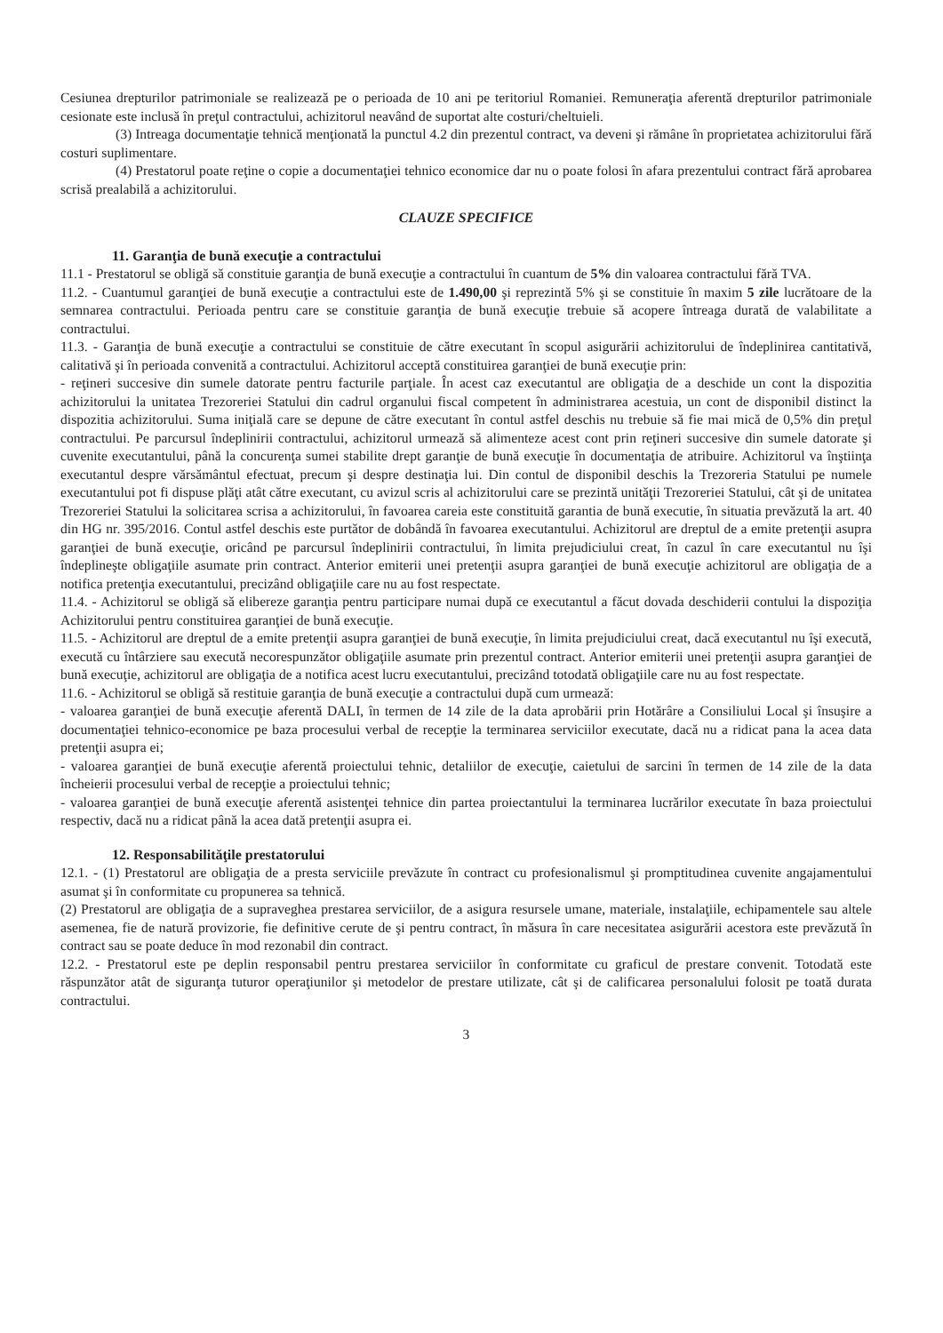Cesiunea drepturilor patrimoniale se realizează pe o perioada de 10 ani pe teritoriul Romaniei. Remuneraţia aferentă drepturilor patrimoniale cesionate este inclusă în preţul contractului, achizitorul neavând de suportat alte costuri/cheltuieli.
(3) Intreaga documentaţie tehnică menţionată la punctul 4.2 din prezentul contract, va deveni şi rămâne în proprietatea achizitorului fără costuri suplimentare.
(4) Prestatorul poate reţine o copie a documentaţiei tehnico economice dar nu o poate folosi în afara prezentului contract fără aprobarea scrisă prealabilă a achizitorului.
CLAUZE SPECIFICE
11. Garanţia de bună execuţie a contractului
11.1 - Prestatorul se obligă să constituie garanţia de bună execuţie a contractului în cuantum de 5% din valoarea contractului fără TVA.
11.2. - Cuantumul garanţiei de bună execuţie a contractului este de 1.490,00 şi reprezintă 5% şi se constituie în maxim 5 zile lucrătoare de la semnarea contractului. Perioada pentru care se constituie garanţia de bună execuţie trebuie să acopere întreaga durată de valabilitate a contractului.
11.3. - Garanţia de bună execuţie a contractului se constituie de către executant în scopul asigurării achizitorului de îndeplinirea cantitativă, calitativă şi în perioada convenită a contractului. Achizitorul acceptă constituirea garanţiei de bună execuţie prin:
- reţineri succesive din sumele datorate pentru facturile parţiale. În acest caz executantul are obligaţia de a deschide un cont la dispozitia achizitorului la unitatea Trezoreriei Statului din cadrul organului fiscal competent în administrarea acestuia, un cont de disponibil distinct la dispozitia achizitorului. Suma iniţială care se depune de către executant în contul astfel deschis nu trebuie să fie mai mică de 0,5% din preţul contractului. Pe parcursul îndeplinirii contractului, achizitorul urmează să alimenteze acest cont prin reţineri succesive din sumele datorate şi cuvenite executantului, până la concurenţa sumei stabilite drept garanţie de bună execuţie în documentaţia de atribuire. Achizitorul va înştiinţa executantul despre vărsământul efectuat, precum şi despre destinaţia lui. Din contul de disponibil deschis la Trezoreria Statului pe numele executantului pot fi dispuse plăţi atât către executant, cu avizul scris al achizitorului care se prezintă unităţii Trezoreriei Statului, cât şi de unitatea Trezoreriei Statului la solicitarea scrisa a achizitorului, în favoarea careia este constituită garantia de bună executie, în situatia prevăzută la art. 40 din HG nr. 395/2016. Contul astfel deschis este purtător de dobândă în favoarea executantului. Achizitorul are dreptul de a emite pretenţii asupra garanţiei de bună execuţie, oricând pe parcursul îndeplinirii contractului, în limita prejudiciului creat, în cazul în care executantul nu îşi îndeplineşte obligaţiile asumate prin contract. Anterior emiterii unei pretenţii asupra garanţiei de bună execuţie achizitorul are obligaţia de a notifica pretenţia executantului, precizând obligaţiile care nu au fost respectate.
11.4. - Achizitorul se obligă să elibereze garanţia pentru participare numai după ce executantul a făcut dovada deschiderii contului la dispoziţia Achizitorului pentru constituirea garanţiei de bună execuţie.
11.5. - Achizitorul are dreptul de a emite pretenţii asupra garanţiei de bună execuţie, în limita prejudiciului creat, dacă executantul nu îşi execută, execută cu întârziere sau execută necorespunzător obligaţiile asumate prin prezentul contract. Anterior emiterii unei pretenţii asupra garanţiei de bună execuţie, achizitorul are obligaţia de a notifica acest lucru executantului, precizând totodată obligaţiile care nu au fost respectate.
11.6. - Achizitorul se obligă să restituie garanţia de bună execuţie a contractului după cum urmează:
- valoarea garanţiei de bună execuţie aferentă DALI, în termen de 14 zile de la data aprobării prin Hotărâre a Consiliului Local şi însuşire a documentaţiei tehnico-economice pe baza procesului verbal de recepţie la terminarea serviciilor executate, dacă nu a ridicat pana la acea data pretenţii asupra ei;
- valoarea garanţiei de bună execuţie aferentă proiectului tehnic, detaliilor de execuţie, caietului de sarcini în termen de 14 zile de la data încheierii procesului verbal de recepţie a proiectului tehnic;
- valoarea garanţiei de bună execuţie aferentă asistenţei tehnice din partea proiectantului la terminarea lucrărilor executate în baza proiectului respectiv, dacă nu a ridicat până la acea dată pretenţii asupra ei.
12. Responsabilităţile prestatorului
12.1. - (1) Prestatorul are obligaţia de a presta serviciile prevăzute în contract cu profesionalismul şi promptitudinea cuvenite angajamentului asumat şi în conformitate cu propunerea sa tehnică.
(2) Prestatorul are obligaţia de a supraveghea prestarea serviciilor, de a asigura resursele umane, materiale, instalaţiile, echipamentele sau altele asemenea, fie de natură provizorie, fie definitive cerute de şi pentru contract, în măsura în care necesitatea asigurării acestora este prevăzută în contract sau se poate deduce în mod rezonabil din contract.
12.2. - Prestatorul este pe deplin responsabil pentru prestarea serviciilor în conformitate cu graficul de prestare convenit. Totodată este răspunzător atât de siguranţa tuturor operaţiunilor şi metodelor de prestare utilizate, cât şi de calificarea personalului folosit pe toată durata contractului.
3